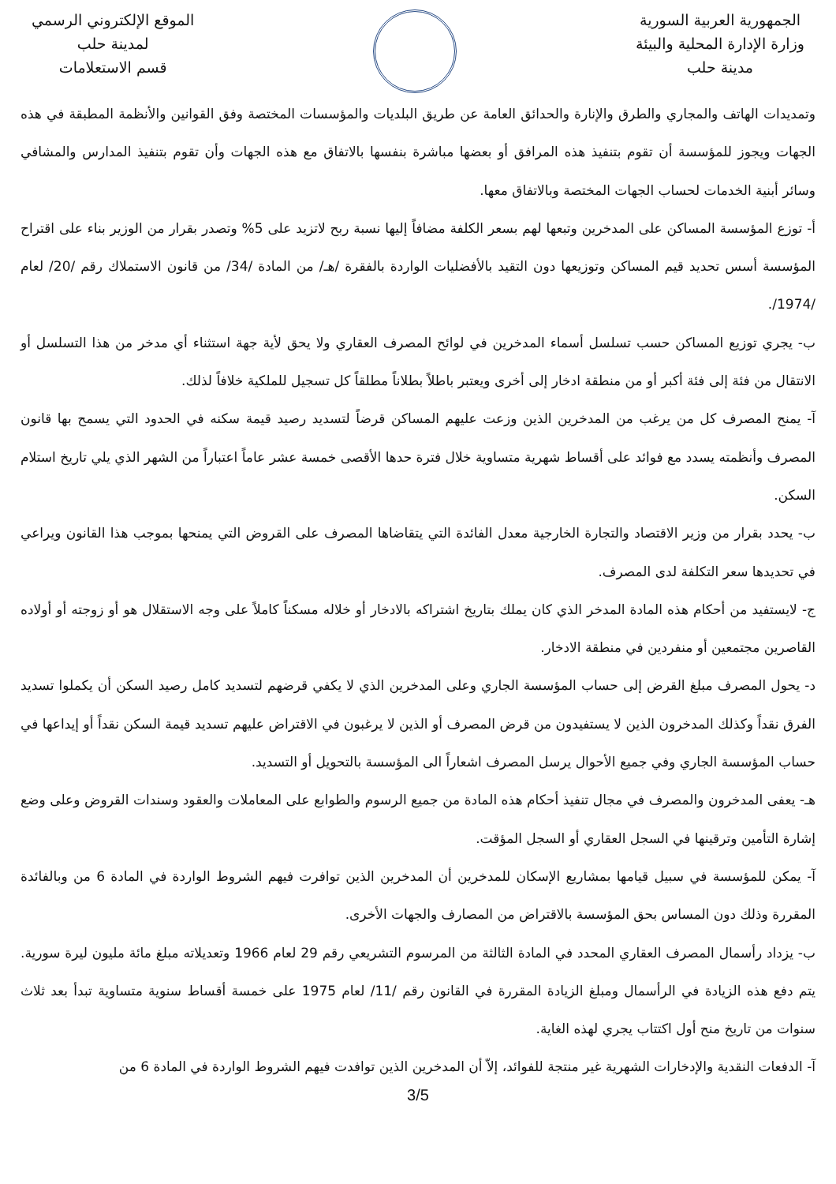الجمهورية العربية السورية
وزارة الإدارة المحلية والبيئة
مدينة حلب
الموقع الإلكتروني الرسمي
لمدينة حلب
قسم الاستعلامات
وتمديدات الهاتف والمجاري والطرق والإنارة والحدائق العامة عن طريق البلديات والمؤسسات المختصة وفق القوانين والأنظمة المطبقة في هذه الجهات ويجوز للمؤسسة أن تقوم بتنفيذ هذه المرافق أو بعضها مباشرة بنفسها بالاتفاق مع هذه الجهات وأن تقوم بتنفيذ المدارس والمشافي وسائر أبنية الخدمات لحساب الجهات المختصة وبالاتفاق معها.
أ- توزع المؤسسة المساكن على المدخرين وتبعها لهم بسعر الكلفة مضافاً إليها نسبة ربح لاتزيد على 5% وتصدر بقرار من الوزير بناء على اقتراح المؤسسة أسس تحديد قيم المساكن وتوزيعها دون التقيد بالأفضليات الواردة بالفقرة /هـ/ من المادة /34/ من قانون الاستملاك رقم /20/ لعام /1974/.
ب- يجري توزيع المساكن حسب تسلسل أسماء المدخرين في لوائح المصرف العقاري ولا يحق لأية جهة استثناء أي مدخر من هذا التسلسل أو الانتقال من فئة إلى فئة أكبر أو من منطقة ادخار إلى أخرى ويعتبر باطلاً بطلاناً مطلقاً كل تسجيل للملكية خلافاً لذلك.
آ- يمنح المصرف كل من يرغب من المدخرين الذين وزعت عليهم المساكن قرضاً لتسديد رصيد قيمة سكنه في الحدود التي يسمح بها قانون المصرف وأنظمته يسدد مع فوائد على أقساط شهرية متساوية خلال فترة حدها الأقصى خمسة عشر عاماً اعتباراً من الشهر الذي يلي تاريخ استلام السكن.
ب- يحدد بقرار من وزير الاقتصاد والتجارة الخارجية معدل الفائدة التي يتقاضاها المصرف على القروض التي يمنحها بموجب هذا القانون ويراعي في تحديدها سعر التكلفة لدى المصرف.
ج- لايستفيد من أحكام هذه المادة المدخر الذي كان يملك بتاريخ اشتراكه بالادخار أو خلاله مسكناً كاملاً على وجه الاستقلال هو أو زوجته أو أولاده القاصرين مجتمعين أو منفردين في منطقة الادخار.
د- يحول المصرف مبلغ القرض إلى حساب المؤسسة الجاري وعلى المدخرين الذي لا يكفي قرضهم لتسديد كامل رصيد السكن أن يكملوا تسديد الفرق نقداً وكذلك المدخرون الذين لا يستفيدون من قرض المصرف أو الذين لا يرغبون في الاقتراض عليهم تسديد قيمة السكن نقداً أو إيداعها في حساب المؤسسة الجاري وفي جميع الأحوال يرسل المصرف اشعاراً الى المؤسسة بالتحويل أو التسديد.
هـ- يعفى المدخرون والمصرف في مجال تنفيذ أحكام هذه المادة من جميع الرسوم والطوابع على المعاملات والعقود وسندات القروض وعلى وضع إشارة التأمين وترقينها في السجل العقاري أو السجل المؤقت.
آ- يمكن للمؤسسة في سبيل قيامها بمشاريع الإسكان للمدخرين أن المدخرين الذين توافرت فيهم الشروط الواردة في المادة 6 من وبالفائدة المقررة وذلك دون المساس بحق المؤسسة بالاقتراض من المصارف والجهات الأخرى.
ب- يزداد رأسمال المصرف العقاري المحدد في المادة الثالثة من المرسوم التشريعي رقم 29 لعام 1966 وتعديلاته مبلغ مائة مليون ليرة سورية. يتم دفع هذه الزيادة في الرأسمال ومبلغ الزيادة المقررة في القانون رقم /11/ لعام 1975 على خمسة أقساط سنوية متساوية تبدأ بعد ثلاث سنوات من تاريخ منح أول اكتتاب يجري لهذه الغاية.
آ- الدفعات النقدية والإدخارات الشهرية غير منتجة للفوائد، إلاّ أن المدخرين الذين توافدت فيهم الشروط الواردة في المادة 6 من
3/5